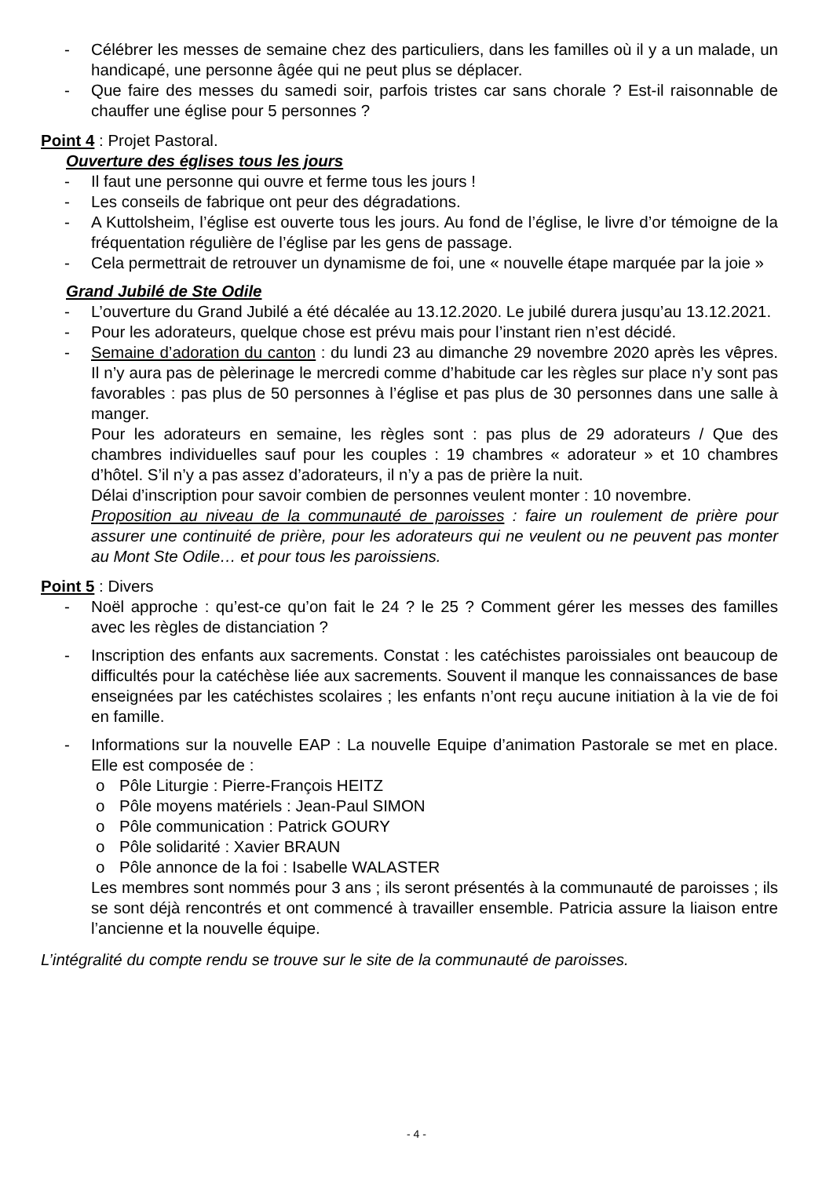- Célébrer les messes de semaine chez des particuliers, dans les familles où il y a un malade, un handicapé, une personne âgée qui ne peut plus se déplacer.
- Que faire des messes du samedi soir, parfois tristes car sans chorale ? Est-il raisonnable de chauffer une église pour 5 personnes ?
Point 4 : Projet Pastoral.
Ouverture des églises tous les jours
- Il faut une personne qui ouvre et ferme tous les jours !
- Les conseils de fabrique ont peur des dégradations.
- A Kuttolsheim, l’église est ouverte tous les jours. Au fond de l’église, le livre d’or témoigne de la fréquentation régulière de l’église par les gens de passage.
- Cela permettrait de retrouver un dynamisme de foi, une « nouvelle étape marquée par la joie »
Grand Jubilé de Ste Odile
- L’ouverture du Grand Jubilé a été décalée au 13.12.2020. Le jubilé durera jusqu’au 13.12.2021.
- Pour les adorateurs, quelque chose est prévu mais pour l’instant rien n’est décidé.
- Semaine d’adoration du canton : du lundi 23 au dimanche 29 novembre 2020 après les vêpres. Il n’y aura pas de pèlerinage le mercredi comme d’habitude car les règles sur place n’y sont pas favorables : pas plus de 50 personnes à l’église et pas plus de 30 personnes dans une salle à manger.
Pour les adorateurs en semaine, les règles sont : pas plus de 29 adorateurs / Que des chambres individuelles sauf pour les couples : 19 chambres « adorateur » et 10 chambres d’hôtel. S’il n’y a pas assez d’adorateurs, il n’y a pas de prière la nuit.
Délai d’inscription pour savoir combien de personnes veulent monter : 10 novembre.
Proposition au niveau de la communauté de paroisses : faire un roulement de prière pour assurer une continuité de prière, pour les adorateurs qui ne veulent ou ne peuvent pas monter au Mont Ste Odile… et pour tous les paroissiens.
Point 5 : Divers
- Noël approche : qu’est-ce qu’on fait le 24 ? le 25 ? Comment gérer les messes des familles avec les règles de distanciation ?
- Inscription des enfants aux sacrements. Constat : les catéchistes paroissiales ont beaucoup de difficultés pour la catéchèse liée aux sacrements. Souvent il manque les connaissances de base enseignées par les catéchistes scolaires ; les enfants n’ont reçu aucune initiation à la vie de foi en famille.
- Informations sur la nouvelle EAP : La nouvelle Equipe d’animation Pastorale se met en place. Elle est composée de :
o Pôle Liturgie : Pierre-François HEITZ
o Pôle moyens matériels : Jean-Paul SIMON
o Pôle communication : Patrick GOURY
o Pôle solidarité : Xavier BRAUN
o Pôle annonce de la foi : Isabelle WALASTER
Les membres sont nommés pour 3 ans ; ils seront présentés à la communauté de paroisses ; ils se sont déjà rencontrés et ont commencé à travailler ensemble. Patricia assure la liaison entre l’ancienne et la nouvelle équipe.
L’intégralité du compte rendu se trouve sur le site de la communauté de paroisses.
- 4 -